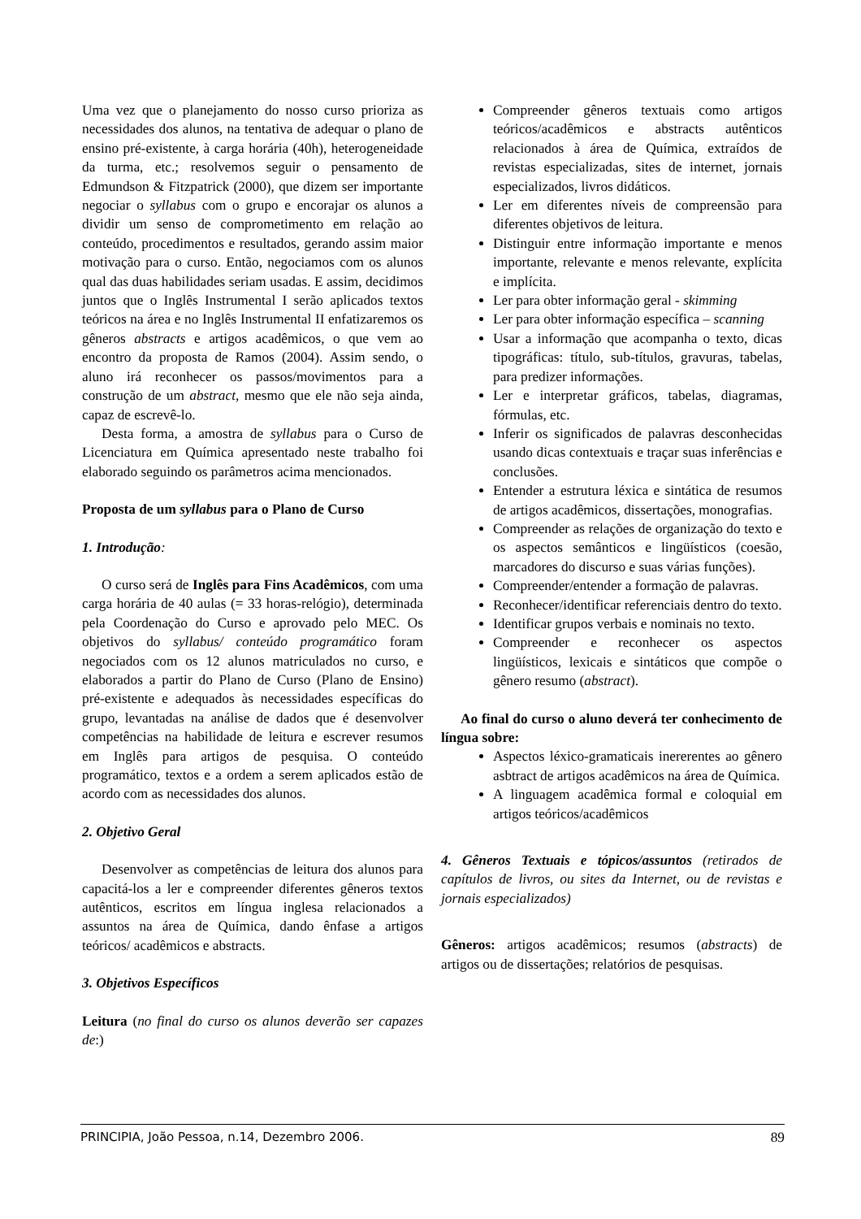Uma vez que o planejamento do nosso curso prioriza as necessidades dos alunos, na tentativa de adequar o plano de ensino pré-existente, à carga horária (40h), heterogeneidade da turma, etc.; resolvemos seguir o pensamento de Edmundson & Fitzpatrick (2000), que dizem ser importante negociar o syllabus com o grupo e encorajar os alunos a dividir um senso de comprometimento em relação ao conteúdo, procedimentos e resultados, gerando assim maior motivação para o curso. Então, negociamos com os alunos qual das duas habilidades seriam usadas. E assim, decidimos juntos que o Inglês Instrumental I serão aplicados textos teóricos na área e no Inglês Instrumental II enfatizaremos os gêneros abstracts e artigos acadêmicos, o que vem ao encontro da proposta de Ramos (2004). Assim sendo, o aluno irá reconhecer os passos/movimentos para a construção de um abstract, mesmo que ele não seja ainda, capaz de escrevê-lo.
Desta forma, a amostra de syllabus para o Curso de Licenciatura em Química apresentado neste trabalho foi elaborado seguindo os parâmetros acima mencionados.
Proposta de um syllabus para o Plano de Curso
1. Introdução:
O curso será de Inglês para Fins Acadêmicos, com uma carga horária de 40 aulas (= 33 horas-relógio), determinada pela Coordenação do Curso e aprovado pelo MEC. Os objetivos do syllabus/ conteúdo programático foram negociados com os 12 alunos matriculados no curso, e elaborados a partir do Plano de Curso (Plano de Ensino) pré-existente e adequados às necessidades específicas do grupo, levantadas na análise de dados que é desenvolver competências na habilidade de leitura e escrever resumos em Inglês para artigos de pesquisa. O conteúdo programático, textos e a ordem a serem aplicados estão de acordo com as necessidades dos alunos.
2. Objetivo Geral
Desenvolver as competências de leitura dos alunos para capacitá-los a ler e compreender diferentes gêneros textos autênticos, escritos em língua inglesa relacionados a assuntos na área de Química, dando ênfase a artigos teóricos/ acadêmicos e abstracts.
3. Objetivos Específicos
Leitura (no final do curso os alunos deverão ser capazes de:)
Compreender gêneros textuais como artigos teóricos/acadêmicos e abstracts autênticos relacionados à área de Química, extraídos de revistas especializadas, sites de internet, jornais especializados, livros didáticos.
Ler em diferentes níveis de compreensão para diferentes objetivos de leitura.
Distinguir entre informação importante e menos importante, relevante e menos relevante, explícita e implícita.
Ler para obter informação geral - skimming
Ler para obter informação específica – scanning
Usar a informação que acompanha o texto, dicas tipográficas: título, sub-títulos, gravuras, tabelas, para predizer informações.
Ler e interpretar gráficos, tabelas, diagramas, fórmulas, etc.
Inferir os significados de palavras desconhecidas usando dicas contextuais e traçar suas inferências e conclusões.
Entender a estrutura léxica e sintática de resumos de artigos acadêmicos, dissertações, monografias.
Compreender as relações de organização do texto e os aspectos semânticos e lingüísticos (coesão, marcadores do discurso e suas várias funções).
Compreender/entender a formação de palavras.
Reconhecer/identificar referenciais dentro do texto.
Identificar grupos verbais e nominais no texto.
Compreender e reconhecer os aspectos lingüísticos, lexicais e sintáticos que compõe o gênero resumo (abstract).
Ao final do curso o aluno deverá ter conhecimento de língua sobre:
Aspectos léxico-gramaticais inererentes ao gênero asbtract de artigos acadêmicos na área de Química.
A linguagem acadêmica formal e coloquial em artigos teóricos/acadêmicos
4. Gêneros Textuais e tópicos/assuntos (retirados de capítulos de livros, ou sites da Internet, ou de revistas e jornais especializados)
Gêneros: artigos acadêmicos; resumos (abstracts) de artigos ou de dissertações; relatórios de pesquisas.
PRINCIPIA, João Pessoa, n.14, Dezembro 2006. 89